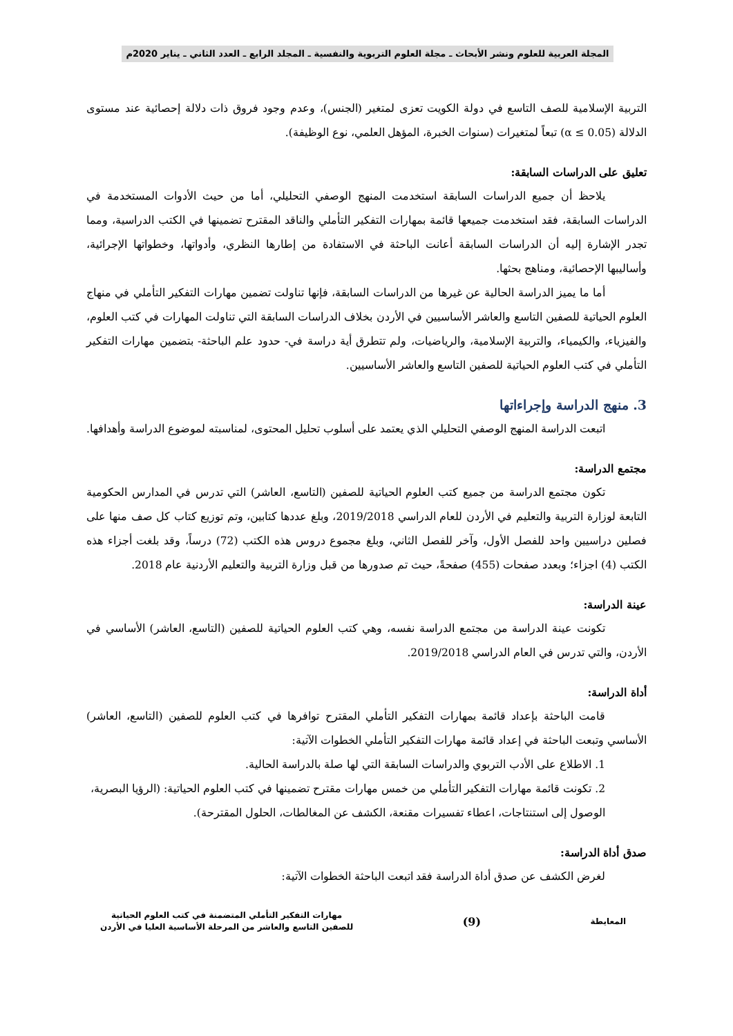المجلة العربية للعلوم ونشر الأبحاث ـ مجلة العلوم التربوية والنفسية ـ المجلد الرابع ـ العدد الثاني ـ يناير 2020م
التربية الإسلامية للصف التاسع في دولة الكويت تعزى لمتغير (الجنس)، وعدم وجود فروق ذات دلالة إحصائية عند مستوى الدلالة (α ≤ 0.05) تبعاً لمتغيرات (سنوات الخبرة، المؤهل العلمي، نوع الوظيفة).
تعليق على الدراسات السابقة:
يلاحظ أن جميع الدراسات السابقة استخدمت المنهج الوصفي التحليلي، أما من حيث الأدوات المستخدمة في الدراسات السابقة، فقد استخدمت جميعها قائمة بمهارات التفكير التأملي والناقد المقترح تضمينها في الكتب الدراسية، ومما تجدر الإشارة إليه أن الدراسات السابقة أعانت الباحثة في الاستفادة من إطارها النظري، وأدواتها، وخطواتها الإجرائية، وأساليبها الإحصائية، ومناهج بحثها.
أما ما يميز الدراسة الحالية عن غيرها من الدراسات السابقة، فإنها تناولت تضمين مهارات التفكير التأملي في منهاج العلوم الحياتية للصفين التاسع والعاشر الأساسيين في الأردن بخلاف الدراسات السابقة التي تناولت المهارات في كتب العلوم، والفيزياء، والكيمياء، والتربية الإسلامية، والرياضيات، ولم تتطرق أية دراسة في- حدود علم الباحثة- بتضمين مهارات التفكير التأملي في كتب العلوم الحياتية للصفين التاسع والعاشر الأساسيين.
3. منهج الدراسة وإجراءاتها
اتبعت الدراسة المنهج الوصفي التحليلي الذي يعتمد على أسلوب تحليل المحتوى، لمناسبته لموضوع الدراسة وأهدافها.
مجتمع الدراسة:
تكون مجتمع الدراسة من جميع كتب العلوم الحياتية للصفين (التاسع، العاشر) التي تدرس في المدارس الحكومية التابعة لوزارة التربية والتعليم في الأردن للعام الدراسي 2019/2018، وبلغ عددها كتابين، وتم توزيع كتاب كل صف منها على فصلين دراسيين واحد للفصل الأول، وآخر للفصل الثاني، وبلغ مجموع دروس هذه الكتب (72) درساً، وقد بلغت أجزاء هذه الكتب (4) اجزاء؛ وبعدد صفحات (455) صفحةً، حيث تم صدورها من قبل وزارة التربية والتعليم الأردنية عام 2018.
عينة الدراسة:
تكونت عينة الدراسة من مجتمع الدراسة نفسه، وهي كتب العلوم الحياتية للصفين (التاسع، العاشر) الأساسي في الأردن، والتي تدرس في العام الدراسي 2019/2018.
أداة الدراسة:
قامت الباحثة بإعداد قائمة بمهارات التفكير التأملي المقترح توافرها في كتب العلوم للصفين (التاسع، العاشر) الأساسي وتبعت الباحثة في إعداد قائمة مهارات التفكير التأملي الخطوات الآتية:
1. الاطلاع على الأدب التربوي والدراسات السابقة التي لها صلة بالدراسة الحالية.
2. تكونت قائمة مهارات التفكير التأملي من خمس مهارات مقترح تضمينها في كتب العلوم الحياتية: (الرؤيا البصرية، الوصول إلى استنتاجات، اعطاء تفسيرات مقنعة، الكشف عن المغالطات، الحلول المقترحة).
صدق أداة الدراسة:
لغرض الكشف عن صدق أداة الدراسة فقد اتبعت الباحثة الخطوات الآتية:
المعايطة
(9)
مهارات التفكير التأملي المتضمنة في كتب العلوم الحياتية
للصفين التاسع والعاشر من المرحلة الأساسية العليا في الأردن